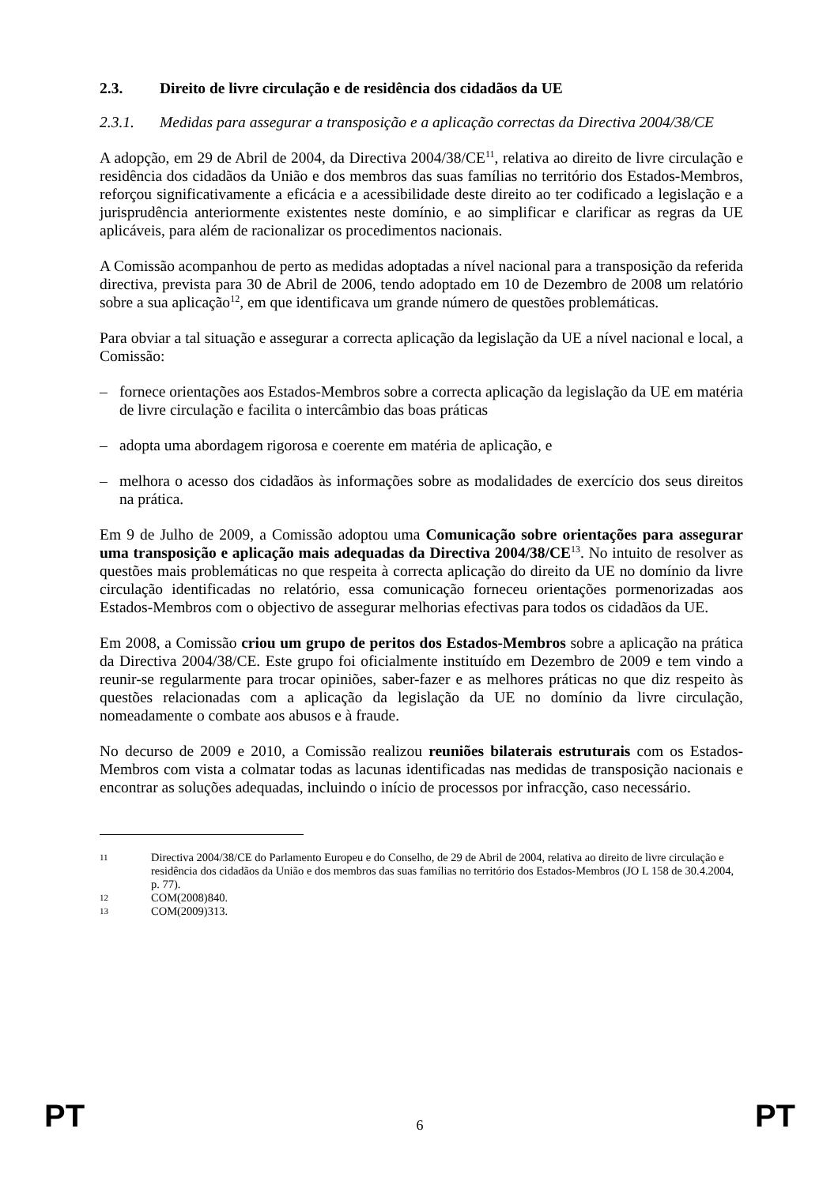2.3. Direito de livre circulação e de residência dos cidadãos da UE
2.3.1. Medidas para assegurar a transposição e a aplicação correctas da Directiva 2004/38/CE
A adopção, em 29 de Abril de 2004, da Directiva 2004/38/CE<sup>11</sup>, relativa ao direito de livre circulação e residência dos cidadãos da União e dos membros das suas famílias no território dos Estados-Membros, reforçou significativamente a eficácia e a acessibilidade deste direito ao ter codificado a legislação e a jurisprudência anteriormente existentes neste domínio, e ao simplificar e clarificar as regras da UE aplicáveis, para além de racionalizar os procedimentos nacionais.
A Comissão acompanhou de perto as medidas adoptadas a nível nacional para a transposição da referida directiva, prevista para 30 de Abril de 2006, tendo adoptado em 10 de Dezembro de 2008 um relatório sobre a sua aplicação<sup>12</sup>, em que identificava um grande número de questões problemáticas.
Para obviar a tal situação e assegurar a correcta aplicação da legislação da UE a nível nacional e local, a Comissão:
– fornece orientações aos Estados-Membros sobre a correcta aplicação da legislação da UE em matéria de livre circulação e facilita o intercâmbio das boas práticas
– adopta uma abordagem rigorosa e coerente em matéria de aplicação, e
– melhora o acesso dos cidadãos às informações sobre as modalidades de exercício dos seus direitos na prática.
Em 9 de Julho de 2009, a Comissão adoptou uma Comunicação sobre orientações para assegurar uma transposição e aplicação mais adequadas da Directiva 2004/38/CE<sup>13</sup>. No intuito de resolver as questões mais problemáticas no que respeita à correcta aplicação do direito da UE no domínio da livre circulação identificadas no relatório, essa comunicação forneceu orientações pormenorizadas aos Estados-Membros com o objectivo de assegurar melhorias efectivas para todos os cidadãos da UE.
Em 2008, a Comissão criou um grupo de peritos dos Estados-Membros sobre a aplicação na prática da Directiva 2004/38/CE. Este grupo foi oficialmente instituído em Dezembro de 2009 e tem vindo a reunir-se regularmente para trocar opiniões, saber-fazer e as melhores práticas no que diz respeito às questões relacionadas com a aplicação da legislação da UE no domínio da livre circulação, nomeadamente o combate aos abusos e à fraude.
No decurso de 2009 e 2010, a Comissão realizou reuniões bilaterais estruturais com os Estados-Membros com vista a colmatar todas as lacunas identificadas nas medidas de transposição nacionais e encontrar as soluções adequadas, incluindo o início de processos por infracção, caso necessário.
11 Directiva 2004/38/CE do Parlamento Europeu e do Conselho, de 29 de Abril de 2004, relativa ao direito de livre circulação e residência dos cidadãos da União e dos membros das suas famílias no território dos Estados-Membros (JO L 158 de 30.4.2004, p. 77).
12 COM(2008)840.
13 COM(2009)313.
PT 6 PT